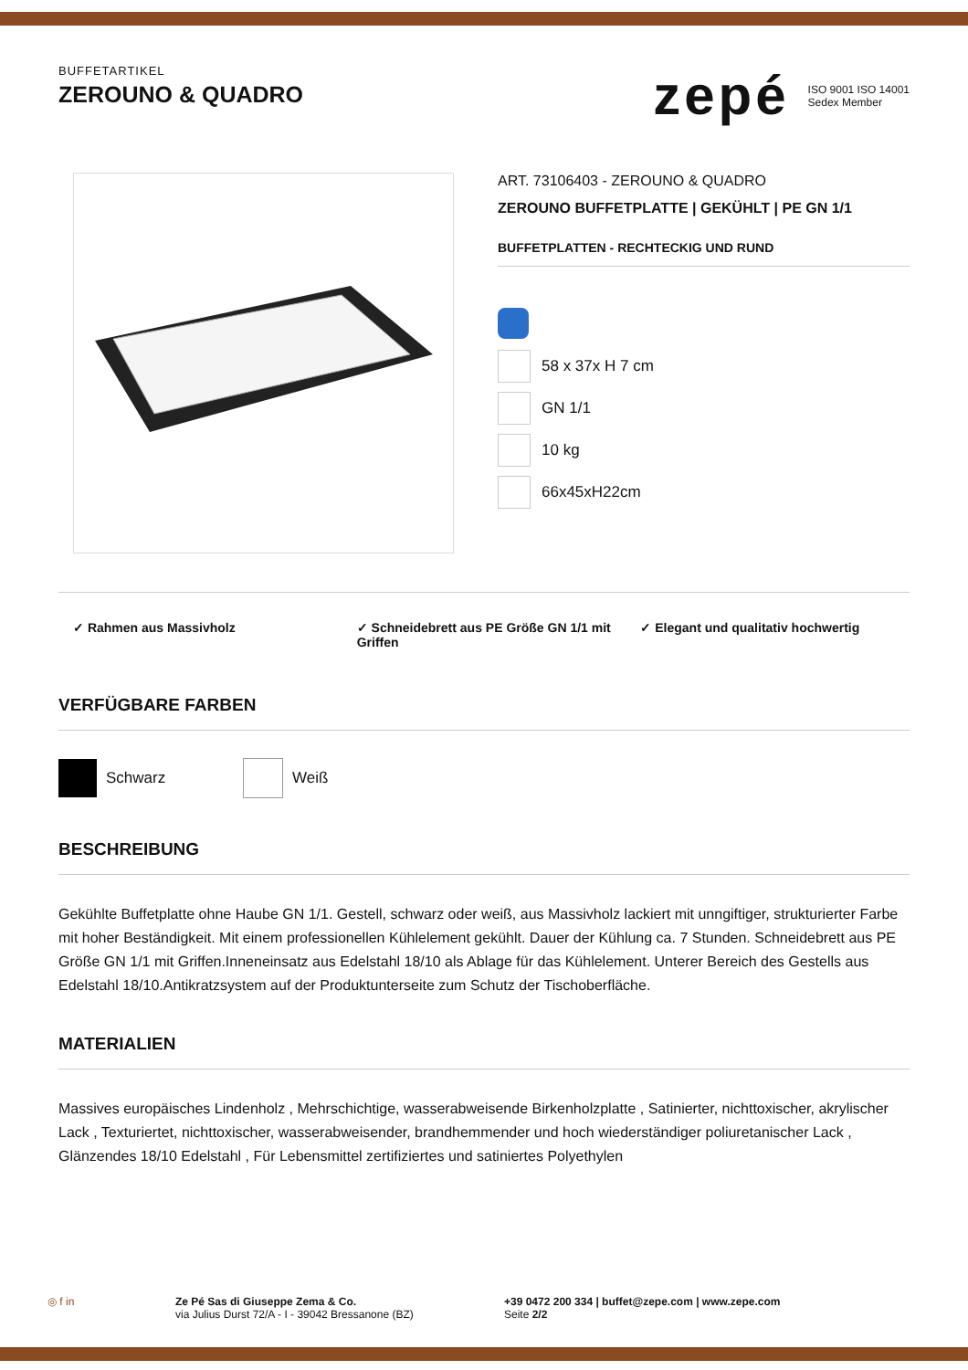BUFFETARTIKEL
ZEROUNO & QUADRO
zepé
ISO 9001 ISO 14001
Sedex Member
ART. 73106403 - ZEROUNO & QUADRO
ZEROUNO BUFFETPLATTE | GEKÜHLT | PE GN 1/1
BUFFETPLATTEN - RECHTECKIG UND RUND
58 x 37x H 7 cm
GN 1/1
10 kg
66x45xH22cm
✓ Rahmen aus Massivholz ✓ Schneidebrett aus PE Größe GN 1/1 mit Griffen
✓ Elegant und qualitativ hochwertig
VERFÜGBARE FARBEN
Schwarz Weiß
BESCHREIBUNG
Gekühlte Buffetplatte ohne Haube GN 1/1. Gestell, schwarz oder weiß, aus Massivholz lackiert mit unngiftiger, strukturierter Farbe mit hoher Beständigkeit. Mit einem professionellen Kühlelement gekühlt. Dauer der Kühlung ca. 7 Stunden. Schneidebrett aus PE Größe GN 1/1 mit Griffen.Inneneinsatz aus Edelstahl 18/10 als Ablage für das Kühlelement. Unterer Bereich des Gestells aus Edelstahl 18/10.Antikratzsystem auf der Produktunterseite zum Schutz der Tischoberfläche.
MATERIALIEN
Massives europäisches Lindenholz , Mehrschichtige, wasserabweisende Birkenholzplatte , Satinierter, nichttoxischer, akrylischer Lack , Texturiertet, nichttoxischer, wasserabweisender, brandhemmender und hoch wiederständiger poliuretanischer Lack , Glänzendes 18/10 Edelstahl , Für Lebensmittel zertifiziertes und satiniertes Polyethylen
◎ f in Ze Pé Sas di Giuseppe Zema & Co.
via Julius Durst 72/A - I - 39042 Bressanone (BZ)
+39 0472 200 334 | buffet@zepe.com | www.zepe.com
Seite 2/2